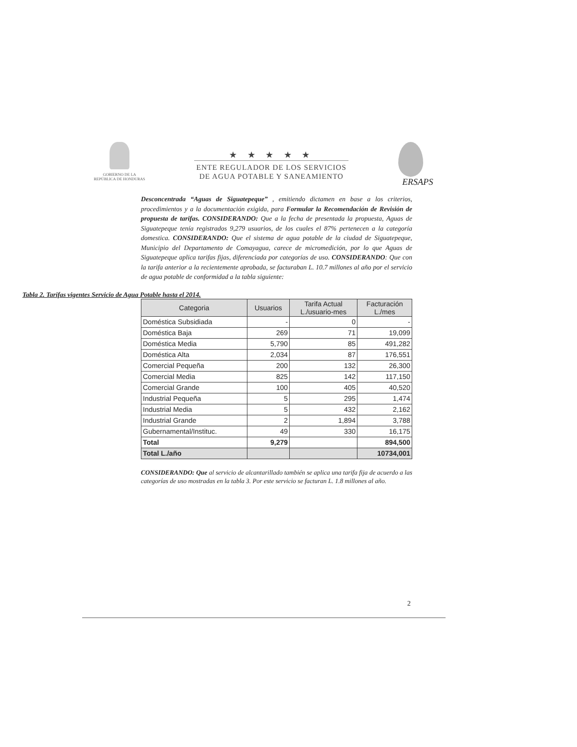GOBIERNO DE LA
REPÚBLICA DE HONDURAS
★ ★ ★ ★ ★
ENTE REGULADOR DE LOS SERVICIOS
DE AGUA POTABLE Y SANEAMIENTO
ERSAPS
Desconcentrada “Aguas de Siguatepeque” , emitiendo dictamen en base a los criterios, procedimientos y a la documentación exigida, para Formular la Recomendación de Revisión de propuesta de tarifas. CONSIDERANDO: Que a la fecha de presentada la propuesta, Aguas de Siguatepeque tenía registrados 9,279 usuarios, de los cuales el 87% pertenecen a la categoría domestica. CONSIDERANDO: Que el sistema de agua potable de la ciudad de Siguatepeque, Municipio del Departamento de Comayagua, carece de micromedición, por lo que Aguas de Siguatepeque aplica tarifas fijas, diferenciada por categorías de uso. CONSIDERANDO: Que con la tarifa anterior a la recientemente aprobada, se facturaban L. 10.7 millones al año por el servicio de agua potable de conformidad a la tabla siguiente:
Tabla 2. Tarifas vigentes Servicio de Agua Potable hasta el 2014.
| Categoria | Usuarios | Tarifa Actual L./usuario-mes | Facturación L./mes |
| --- | --- | --- | --- |
| Doméstica Subsidiada | - | 0 | - |
| Doméstica Baja | 269 | 71 | 19,099 |
| Doméstica Media | 5,790 | 85 | 491,282 |
| Doméstica Alta | 2,034 | 87 | 176,551 |
| Comercial Pequeña | 200 | 132 | 26,300 |
| Comercial Media | 825 | 142 | 117,150 |
| Comercial Grande | 100 | 405 | 40,520 |
| Industrial Pequeña | 5 | 295 | 1,474 |
| Industrial Media | 5 | 432 | 2,162 |
| Industrial Grande | 2 | 1,894 | 3,788 |
| Gubernamental/Instituc. | 49 | 330 | 16,175 |
| Total | 9,279 | | 894,500 |
| Total L./año | | | 10734,001 |
CONSIDERANDO: Que al servicio de alcantarillado también se aplica una tarifa fija de acuerdo a las categorías de uso mostradas en la tabla 3. Por este servicio se facturan L. 1.8 millones al año.
2